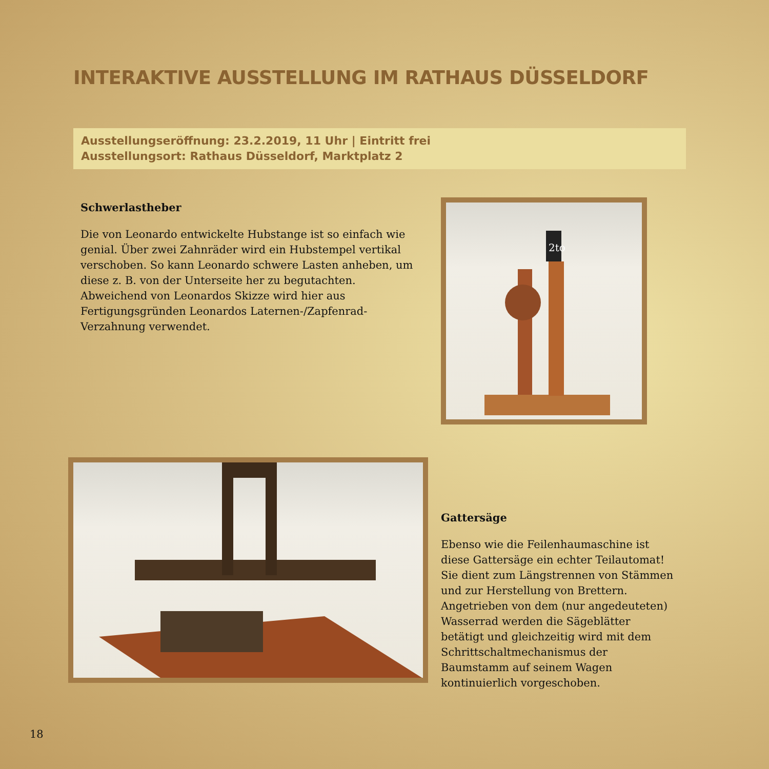INTERAKTIVE AUSSTELLUNG IM RATHAUS DÜSSELDORF
Ausstellungseröffnung: 23.2.2019, 11 Uhr | Eintritt frei
Ausstellungsort: Rathaus Düsseldorf, Marktplatz 2
Schwerlastheber
Die von Leonardo entwickelte Hubstange ist so einfach wie genial. Über zwei Zahnräder wird ein Hubstempel vertikal verschoben. So kann Leonardo schwere Lasten anheben, um diese z. B. von der Unterseite her zu begutachten. Abweichend von Leonardos Skizze wird hier aus Fertigungsgründen Leonardos Laternen-/Zapfenrad-Verzahnung verwendet.
2to
Gattersäge
Ebenso wie die Feilenhaumaschine ist diese Gattersäge ein echter Teilautomat! Sie dient zum Längstrennen von Stämmen und zur Herstellung von Brettern. Angetrieben von dem (nur angedeuteten) Wasserrad werden die Sägeblätter betätigt und gleichzeitig wird mit dem Schrittschaltmechanismus der Baumstamm auf seinem Wagen kontinuierlich vorgeschoben.
18